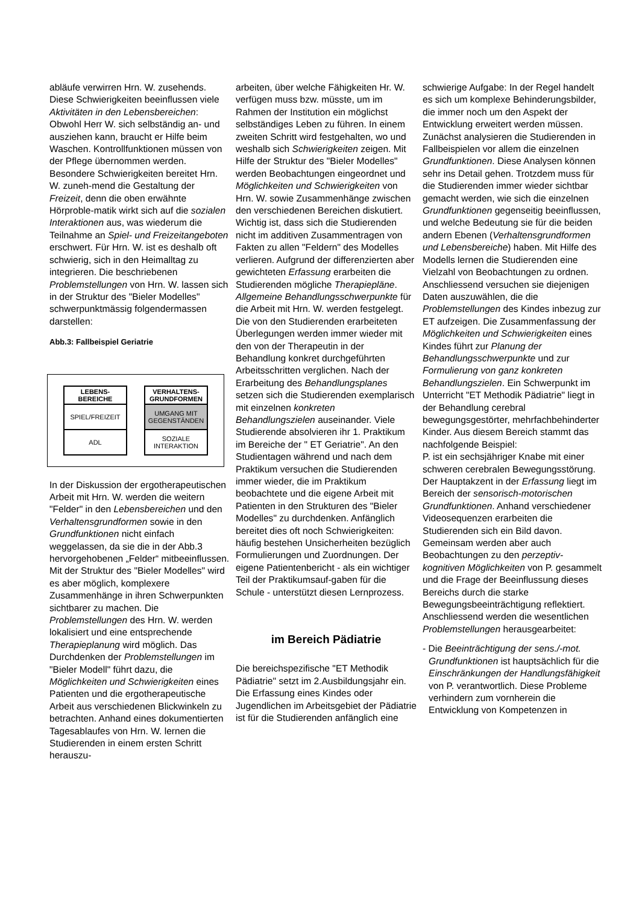abläufe verwirren Hrn. W. zusehends. Diese Schwierigkeiten beeinflussen viele Aktivitäten in den Lebensbereichen: Obwohl Herr W. sich selbständig an- und ausziehen kann, braucht er Hilfe beim Waschen. Kontrollfunktionen müssen von der Pflege übernommen werden. Besondere Schwierigkeiten bereitet Hrn. W. zuneh-mend die Gestaltung der Freizeit, denn die oben erwähnte Hörproble-matik wirkt sich auf die sozialen Interaktionen aus, was wiederum die Teilnahme an Spiel- und Freizeitangeboten erschwert. Für Hrn. W. ist es deshalb oft schwierig, sich in den Heimalltag zu integrieren. Die beschriebenen Problemstellungen von Hrn. W. lassen sich in der Struktur des "Bieler Modelles" schwerpunktmässig folgendermassen darstellen:
Abb.3: Fallbeispiel Geriatrie
LEBENS-
BEREICHE
SPIEL/FREIZEIT
ADL
VERHALTENS-
GRUNDFORMEN
UMGANG MIT
GEGENSTÄNDEN
SOZIALE
INTERAKTION
In der Diskussion der ergotherapeutischen Arbeit mit Hrn. W. werden die weitern "Felder" in den Lebensbereichen und den Verhaltensgrundformen sowie in den Grundfunktionen nicht einfach weggelassen, da sie die in der Abb.3 hervorgehobenen „Felder“ mitbeeinflussen. Mit der Struktur des "Bieler Modelles" wird es aber möglich, komplexere Zusammenhänge in ihren Schwerpunkten sichtbarer zu machen. Die Problemstellungen des Hrn. W. werden lokalisiert und eine entsprechende Therapieplanung wird möglich. Das Durchdenken der Problemstellungen im "Bieler Modell" führt dazu, die Möglichkeiten und Schwierigkeiten eines Patienten und die ergotherapeutische Arbeit aus verschiedenen Blickwinkeln zu betrachten. Anhand eines dokumentierten Tagesablaufes von Hrn. W. lernen die Studierenden in einem ersten Schritt herauszu-
arbeiten, über welche Fähigkeiten Hr. W. verfügen muss bzw. müsste, um im Rahmen der Institution ein möglichst selbständiges Leben zu führen. In einem zweiten Schritt wird festgehalten, wo und weshalb sich Schwierigkeiten zeigen. Mit Hilfe der Struktur des "Bieler Modelles" werden Beobachtungen eingeordnet und Möglichkeiten und Schwierigkeiten von Hrn. W. sowie Zusammenhänge zwischen den verschiedenen Bereichen diskutiert. Wichtig ist, dass sich die Studierenden nicht im additiven Zusammentragen von Fakten zu allen "Feldern" des Modelles verlieren. Aufgrund der differenzierten aber gewichteten Erfassung erarbeiten die Studierenden mögliche Therapiepläne. Allgemeine Behandlungsschwerpunkte für die Arbeit mit Hrn. W. werden festgelegt. Die von den Studierenden erarbeiteten Überlegungen werden immer wieder mit den von der Therapeutin in der Behandlung konkret durchgeführten Arbeitsschritten verglichen. Nach der Erarbeitung des Behandlungsplanes setzen sich die Studierenden exemplarisch mit einzelnen konkreten Behandlungszielen auseinander. Viele Studierende absolvieren ihr 1. Praktikum im Bereiche der " ET Geriatrie". An den Studientagen während und nach dem Praktikum versuchen die Studierenden immer wieder, die im Praktikum beobachtete und die eigene Arbeit mit Patienten in den Strukturen des "Bieler Modelles" zu durchdenken. Anfänglich bereitet dies oft noch Schwierigkeiten: häufig bestehen Unsicherheiten bezüglich Formulierungen und Zuordnungen. Der eigene Patientenbericht - als ein wichtiger Teil der Praktikumsauf-gaben für die Schule - unterstützt diesen Lernprozess.
im Bereich Pädiatrie
Die bereichspezifische "ET Methodik Pädiatrie" setzt im 2.Ausbildungsjahr ein. Die Erfassung eines Kindes oder Jugendlichen im Arbeitsgebiet der Pädiatrie ist für die Studierenden anfänglich eine
schwierige Aufgabe: In der Regel handelt es sich um komplexe Behinderungsbilder, die immer noch um den Aspekt der Entwicklung erweitert werden müssen. Zunächst analysieren die Studierenden in Fallbeispielen vor allem die einzelnen Grundfunktionen. Diese Analysen können sehr ins Detail gehen. Trotzdem muss für die Studierenden immer wieder sichtbar gemacht werden, wie sich die einzelnen Grundfunktionen gegenseitig beeinflussen, und welche Bedeutung sie für die beiden andern Ebenen (Verhaltensgrundformen und Lebensbereiche) haben. Mit Hilfe des Modells lernen die Studierenden eine Vielzahl von Beobachtungen zu ordnen. Anschliessend versuchen sie diejenigen Daten auszuwählen, die die Problemstellungen des Kindes inbezug zur ET aufzeigen. Die Zusammenfassung der Möglichkeiten und Schwierigkeiten eines Kindes führt zur Planung der Behandlungsschwerpunkte und zur Formulierung von ganz konkreten Behandlungszielen. Ein Schwerpunkt im Unterricht "ET Methodik Pädiatrie" liegt in der Behandlung cerebral bewegungsgestörter, mehrfachbehinderter Kinder. Aus diesem Bereich stammt das nachfolgende Beispiel:
P. ist ein sechsjähriger Knabe mit einer schweren cerebralen Bewegungsstörung. Der Hauptakzent in der Erfassung liegt im Bereich der sensorisch-motorischen Grundfunktionen. Anhand verschiedener Videosequenzen erarbeiten die Studierenden sich ein Bild davon. Gemeinsam werden aber auch Beobachtungen zu den perzeptiv-kognitiven Möglichkeiten von P. gesammelt und die Frage der Beeinflussung dieses Bereichs durch die starke Bewegungsbeeinträchtigung reflektiert. Anschliessend werden die wesentlichen Problemstellungen herausgearbeitet:
- Die Beeinträchtigung der sens./-mot. Grundfunktionen ist hauptsächlich für die Einschränkungen der Handlungsfähigkeit von P. verantwortlich. Diese Probleme verhindern zum vornherein die Entwicklung von Kompetenzen in